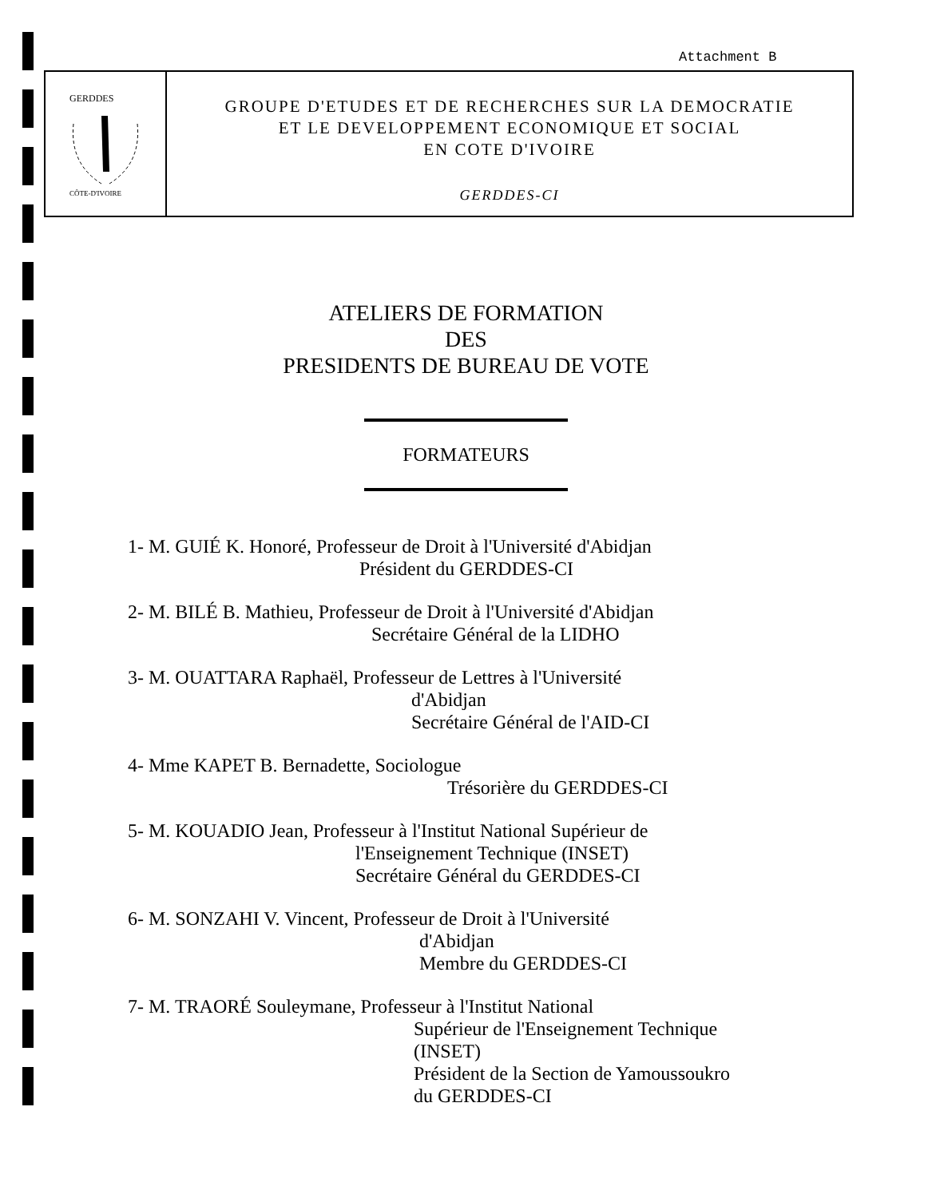Attachment B
GERDDES
CÔTE-D'IVOIRE
GROUPE D'ETUDES ET DE RECHERCHES SUR LA DEMOCRATIE
ET LE DEVELOPPEMENT ECONOMIQUE ET SOCIAL
EN COTE D'IVOIRE
GERDDES-CI
ATELIERS DE FORMATION
DES
PRESIDENTS DE BUREAU DE VOTE
FORMATEURS
1- M. GUIÉ K. Honoré, Professeur de Droit à l'Université d'Abidjan
Président du GERDDES-CI
2- M. BILÉ B. Mathieu, Professeur de Droit à l'Université d'Abidjan
Secrétaire Général de la LIDHO
3- M. OUATTARA Raphaël, Professeur de Lettres à l'Université
d'Abidjan
Secrétaire Général de l'AID-CI
4- Mme KAPET B. Bernadette, Sociologue
Trésorière du GERDDES-CI
5- M. KOUADIO Jean, Professeur à l'Institut National Supérieur de
l'Enseignement Technique (INSET)
Secrétaire Général du GERDDES-CI
6- M. SONZAHI V. Vincent, Professeur de Droit à l'Université
d'Abidjan
Membre du GERDDES-CI
7- M. TRAORÉ Souleymane, Professeur à l'Institut National
Supérieur de l'Enseignement Technique
(INSET)
Président de la Section de Yamoussoukro
du GERDDES-CI